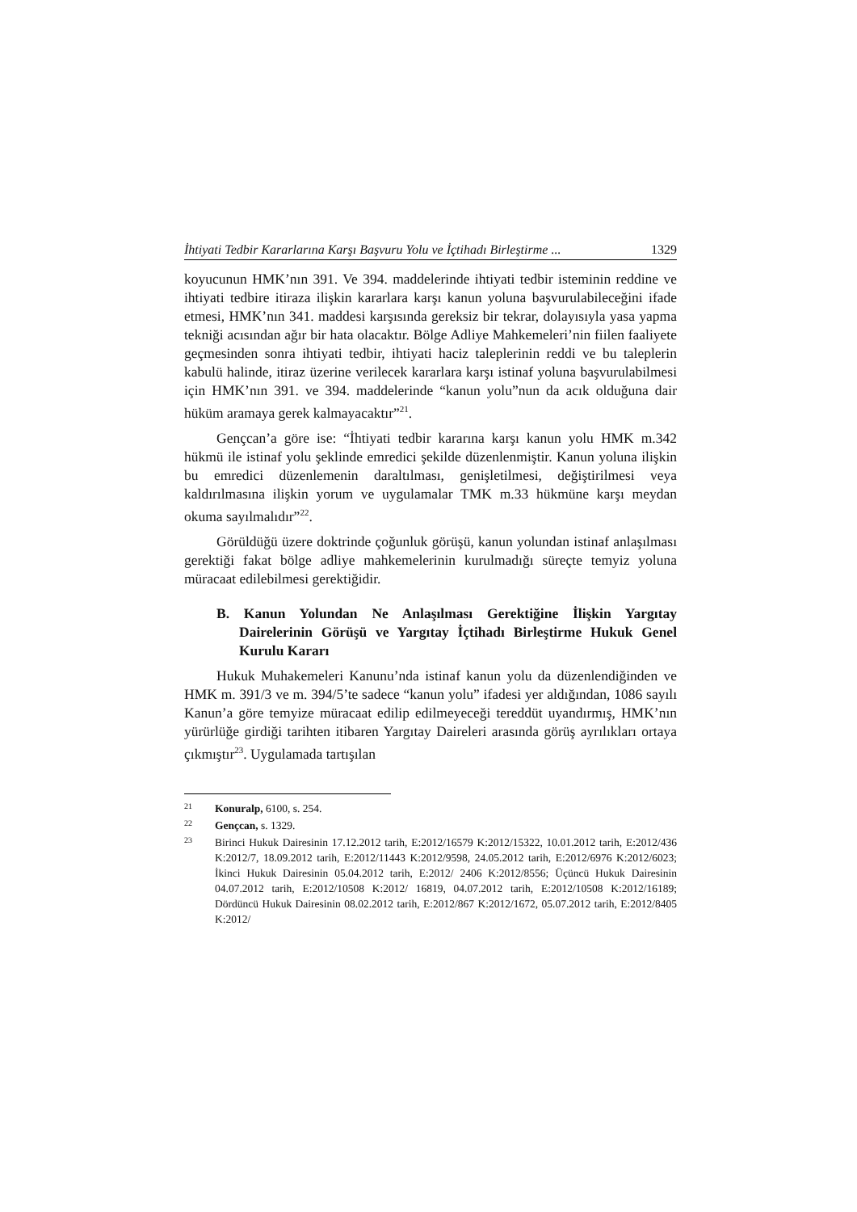İhtiyati Tedbir Kararlarına Karşı Başvuru Yolu ve İçtihadı Birleştirme ... 1329
koyucunun HMK’nın 391. Ve 394. maddelerinde ihtiyati tedbir isteminin reddine ve ihtiyati tedbire itiraza ilişkin kararlara karşı kanun yoluna başvurulabileceğini ifade etmesi, HMK’nın 341. maddesi karşısında gereksiz bir tekrar, dolayısıyla yasa yapma tekniği acısından ağır bir hata olacaktır. Bölge Adliye Mahkemeleri’nin fiilen faaliyete geçmesinden sonra ihtiyati tedbir, ihtiyati haciz taleplerinin reddi ve bu taleplerin kabulü halinde, itiraz üzerine verilecek kararlara karşı istinaf yoluna başvurulabilmesi için HMK’nın 391. ve 394. maddelerinde “kanun yolu”nun da acık olduğuna dair hüküm aramaya gerek kalmayacaktır”<sup>21</sup>.
Gençcan’a göre ise: “İhtiyati tedbir kararına karşı kanun yolu HMK m.342 hükmü ile istinaf yolu şeklinde emredici şekilde düzenlenmiştir. Kanun yoluna ilişkin bu emredici düzenlemenin daraltılması, genişletilmesi, değiştirilmesi veya kaldırılmasına ilişkin yorum ve uygulamalar TMK m.33 hükmüne karşı meydan okuma sayılmalıdır”<sup>22</sup>.
Görüldüğü üzere doktrinde çoğunluk görüşü, kanun yolundan istinaf anlaşılması gerektiği fakat bölge adliye mahkemelerinin kurulmadığı süreçte temyiz yoluna müracaat edilebilmesi gerektiğidir.
B. Kanun Yolundan Ne Anlaşılması Gerektiğine İlişkin Yargıtay Dairelerinin Görüşü ve Yargıtay İçtihadı Birleştirme Hukuk Genel Kurulu Kararı
Hukuk Muhakemeleri Kanunu’nda istinaf kanun yolu da düzenlendiğinden ve HMK m. 391/3 ve m. 394/5’te sadece “kanun yolu” ifadesi yer aldığından, 1086 sayılı Kanun’a göre temyize müracaat edilip edilmeyeceği tereddüt uyandırmış, HMK’nın yürürlüğe girdiği tarihten itibaren Yargıtay Daireleri arasında görüş ayrılıkları ortaya çıkmıştır<sup>23</sup>. Uygulamada tartışılan
21 Konuralp, 6100, s. 254.
22 Gençcan, s. 1329.
23 Birinci Hukuk Dairesinin 17.12.2012 tarih, E:2012/16579 K:2012/15322, 10.01.2012 tarih, E:2012/436 K:2012/7, 18.09.2012 tarih, E:2012/11443 K:2012/9598, 24.05.2012 tarih, E:2012/6976 K:2012/6023; İkinci Hukuk Dairesinin 05.04.2012 tarih, E:2012/ 2406 K:2012/8556; Üçüncü Hukuk Dairesinin 04.07.2012 tarih, E:2012/10508 K:2012/ 16819, 04.07.2012 tarih, E:2012/10508 K:2012/16189; Dördüncü Hukuk Dairesinin 08.02.2012 tarih, E:2012/867 K:2012/1672, 05.07.2012 tarih, E:2012/8405 K:2012/